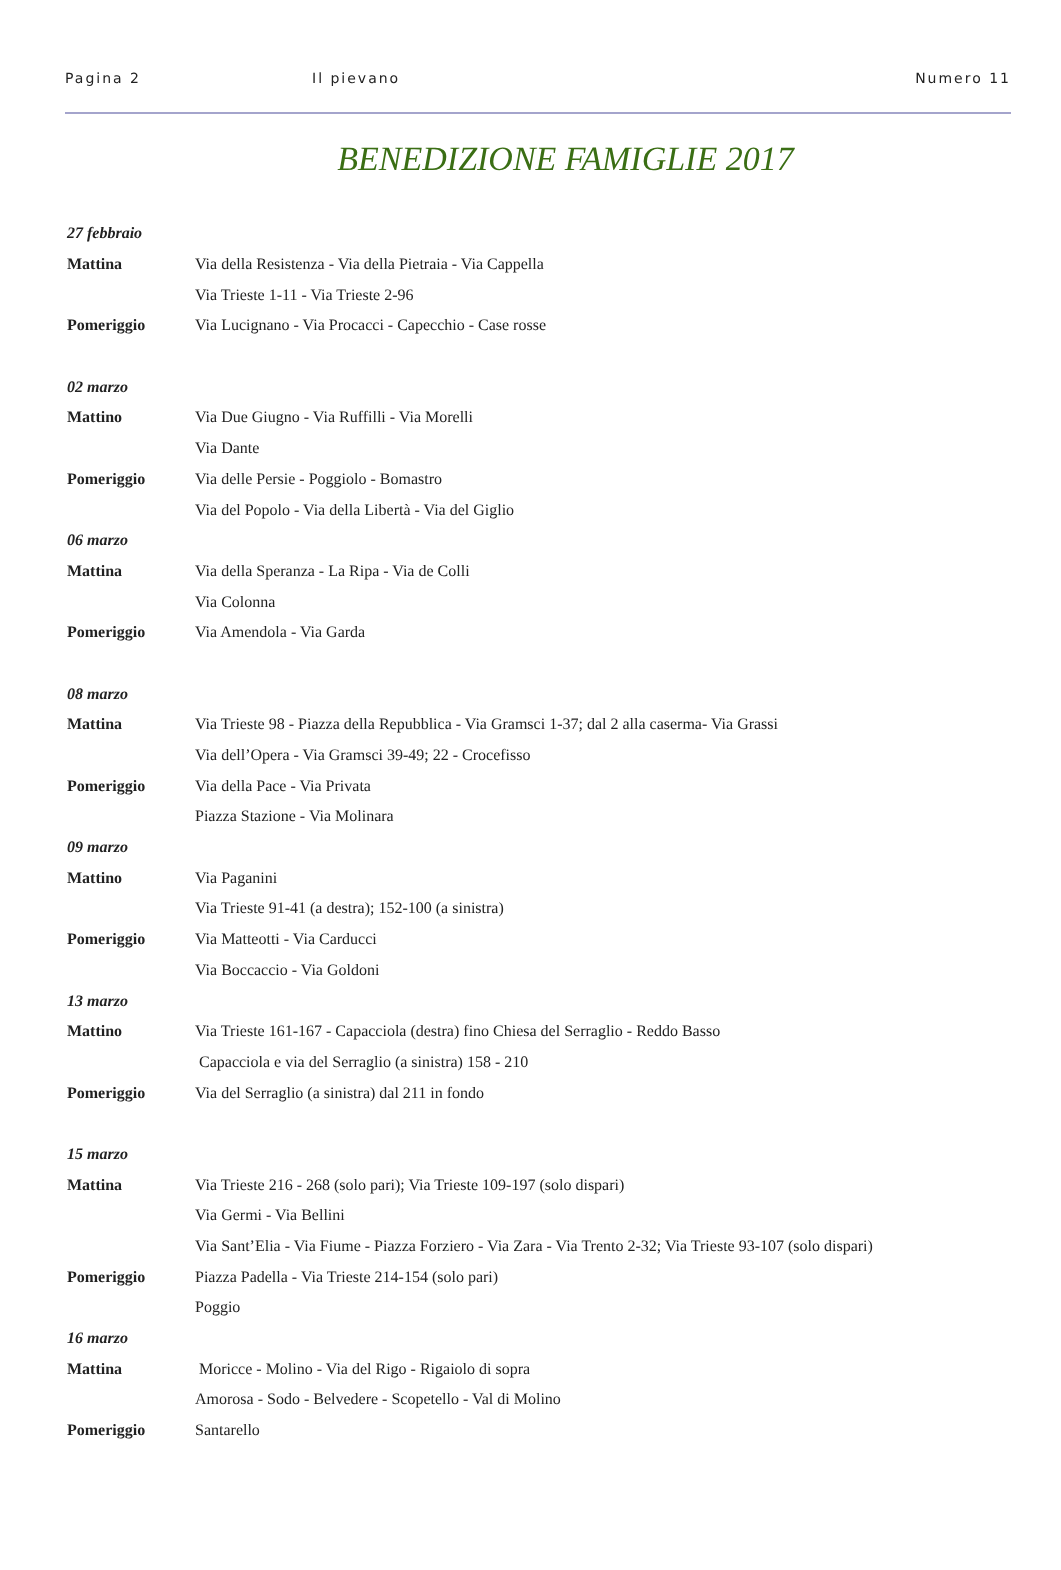Pagina 2 Il pievano Numero 11
BENEDIZIONE FAMIGLIE 2017
| 27 febbraio | |
| Mattina | Via della Resistenza - Via della Pietraia - Via Cappella |
| | Via Trieste 1-11 - Via Trieste 2-96 |
| Pomeriggio | Via Lucignano - Via Procacci - Capecchio - Case rosse |
| 02 marzo | |
| Mattino | Via Due Giugno - Via Ruffilli - Via Morelli |
| | Via Dante |
| Pomeriggio | Via delle Persie - Poggiolo - Bomastro |
| | Via del Popolo - Via della Libertà - Via del Giglio |
| 06 marzo | |
| Mattina | Via della Speranza - La Ripa - Via de Colli |
| | Via Colonna |
| Pomeriggio | Via Amendola - Via Garda |
| 08 marzo | |
| Mattina | Via Trieste 98 - Piazza della Repubblica - Via Gramsci 1-37; dal 2 alla caserma- Via Grassi |
| | Via dell’Opera - Via Gramsci 39-49; 22 - Crocefisso |
| Pomeriggio | Via della Pace - Via Privata |
| | Piazza Stazione - Via Molinara |
| 09 marzo | |
| Mattino | Via Paganini |
| | Via Trieste 91-41 (a destra); 152-100 (a sinistra) |
| Pomeriggio | Via Matteotti - Via Carducci |
| | Via Boccaccio - Via Goldoni |
| 13 marzo | |
| Mattino | Via Trieste 161-167 - Capacciola (destra) fino Chiesa del Serraglio - Reddo Basso |
| | Capacciola e via del Serraglio (a sinistra) 158 - 210 |
| Pomeriggio | Via del Serraglio (a sinistra) dal 211 in fondo |
| 15 marzo | |
| Mattina | Via Trieste 216 - 268 (solo pari); Via Trieste 109-197 (solo dispari) |
| | Via Germi - Via Bellini |
| | Via Sant’Elia - Via Fiume - Piazza Forziero - Via Zara - Via Trento 2-32; Via Trieste 93-107 (solo dispari) |
| Pomeriggio | Piazza Padella - Via Trieste 214-154 (solo pari) |
| | Poggio |
| 16 marzo | |
| Mattina | Moricce - Molino - Via del Rigo - Rigaiolo di sopra |
| | Amorosa - Sodo - Belvedere - Scopetello - Val di Molino |
| Pomeriggio | Santarello |